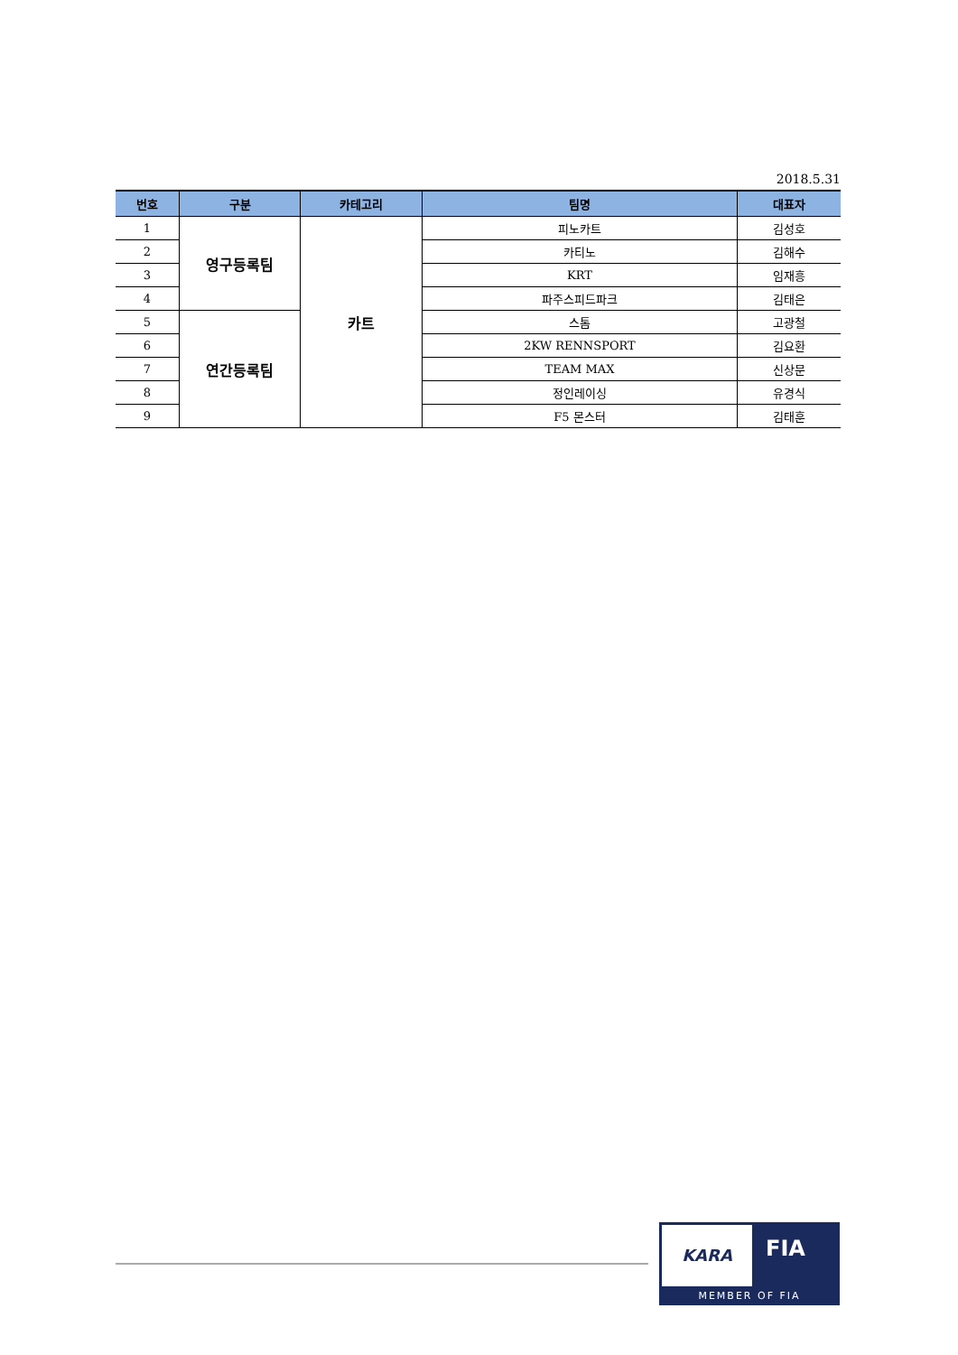2018.5.31
| 번호 | 구분 | 카테고리 | 팀명 | 대표자 |
| --- | --- | --- | --- | --- |
| 1 | 영구등록팀 | 카트 | 피노카트 | 김성호 |
| 2 | | | 카티노 | 김해수 |
| 3 | | | KRT | 임재흥 |
| 4 | | | 파주스피드파크 | 김태은 |
| 5 | 연간등록팀 | | 스톰 | 고광철 |
| 6 | | | 2KW RENNSPORT | 김요환 |
| 7 | | | TEAM MAX | 신상문 |
| 8 | | | 정인레이싱 | 유경식 |
| 9 | | | F5 몬스터 | 김태훈 |
KARA
FIA
MEMBER OF FIA